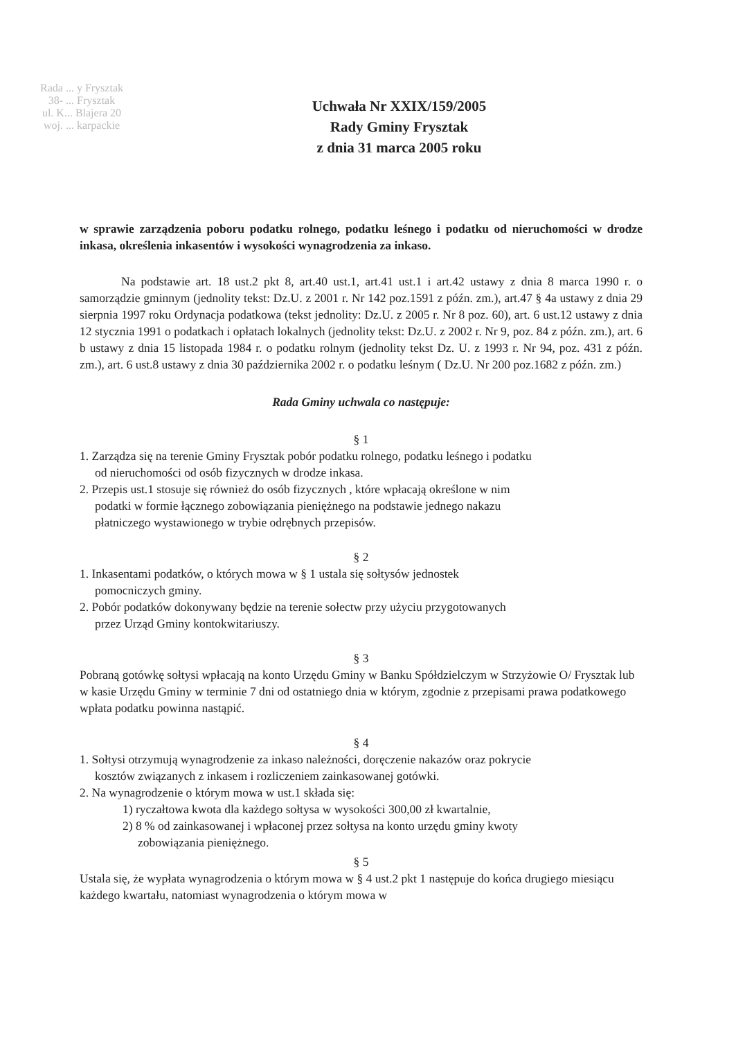Rada ... y Frysztak
38- ... Frysztak
ul. K... Blajera 20
woj. ... karpackie
Uchwała Nr XXIX/159/2005
Rady Gminy Frysztak
z dnia 31 marca 2005 roku
w sprawie zarządzenia poboru podatku rolnego, podatku leśnego i podatku od nieruchomości w drodze inkasa, określenia inkasentów i wysokości wynagrodzenia za inkaso.
Na podstawie art. 18 ust.2 pkt 8, art.40 ust.1, art.41 ust.1 i art.42 ustawy z dnia 8 marca 1990 r. o samorządzie gminnym (jednolity tekst: Dz.U. z 2001 r. Nr 142 poz.1591 z późn. zm.), art.47 § 4a ustawy z dnia 29 sierpnia 1997 roku Ordynacja podatkowa (tekst jednolity: Dz.U. z 2005 r. Nr 8 poz. 60), art. 6 ust.12 ustawy z dnia 12 stycznia 1991 o podatkach i opłatach lokalnych (jednolity tekst: Dz.U. z 2002 r. Nr 9, poz. 84 z późn. zm.), art. 6 b ustawy z dnia 15 listopada 1984 r. o podatku rolnym (jednolity tekst Dz. U. z 1993 r. Nr 94, poz. 431 z późn. zm.), art. 6 ust.8 ustawy z dnia 30 października 2002 r. o podatku leśnym ( Dz.U. Nr 200 poz.1682 z późn. zm.)
Rada Gminy uchwala co następuje:
§ 1
1. Zarządza się na terenie Gminy Frysztak pobór podatku rolnego, podatku leśnego i podatku
od nieruchomości od osób fizycznych w drodze inkasa.
2. Przepis ust.1 stosuje się również do osób fizycznych , które wpłacają określone w nim
podatki w formie łącznego zobowiązania pieniężnego na podstawie jednego nakazu
płatniczego wystawionego w trybie odrębnych przepisów.
§ 2
1. Inkasentami podatków, o których mowa w § 1 ustala się sołtysów jednostek
pomocniczych gminy.
2. Pobór podatków dokonywany będzie na terenie sołectw przy użyciu przygotowanych
przez Urząd Gminy kontokwitariuszy.
§ 3
Pobraną gotówkę sołtysi wpłacają na konto Urzędu Gminy w Banku Spółdzielczym w Strzyżowie O/ Frysztak lub w kasie Urzędu Gminy w terminie 7 dni od ostatniego dnia w którym, zgodnie z przepisami prawa podatkowego wpłata podatku powinna nastąpić.
§ 4
1. Sołtysi otrzymują wynagrodzenie za inkaso należności, doręczenie nakazów oraz pokrycie
kosztów związanych z inkasem i rozliczeniem zainkasowanej gotówki.
2. Na wynagrodzenie o którym mowa w ust.1 składa się:
1) ryczałtowa kwota dla każdego sołtysa w wysokości 300,00 zł kwartalnie,
2) 8 % od zainkasowanej i wpłaconej przez sołtysa na konto urzędu gminy kwoty
zobowiązania pieniężnego.
§ 5
Ustala się, że wypłata wynagrodzenia o którym mowa w § 4 ust.2 pkt 1 następuje do końca drugiego miesiącu każdego kwartału, natomiast wynagrodzenia o którym mowa w